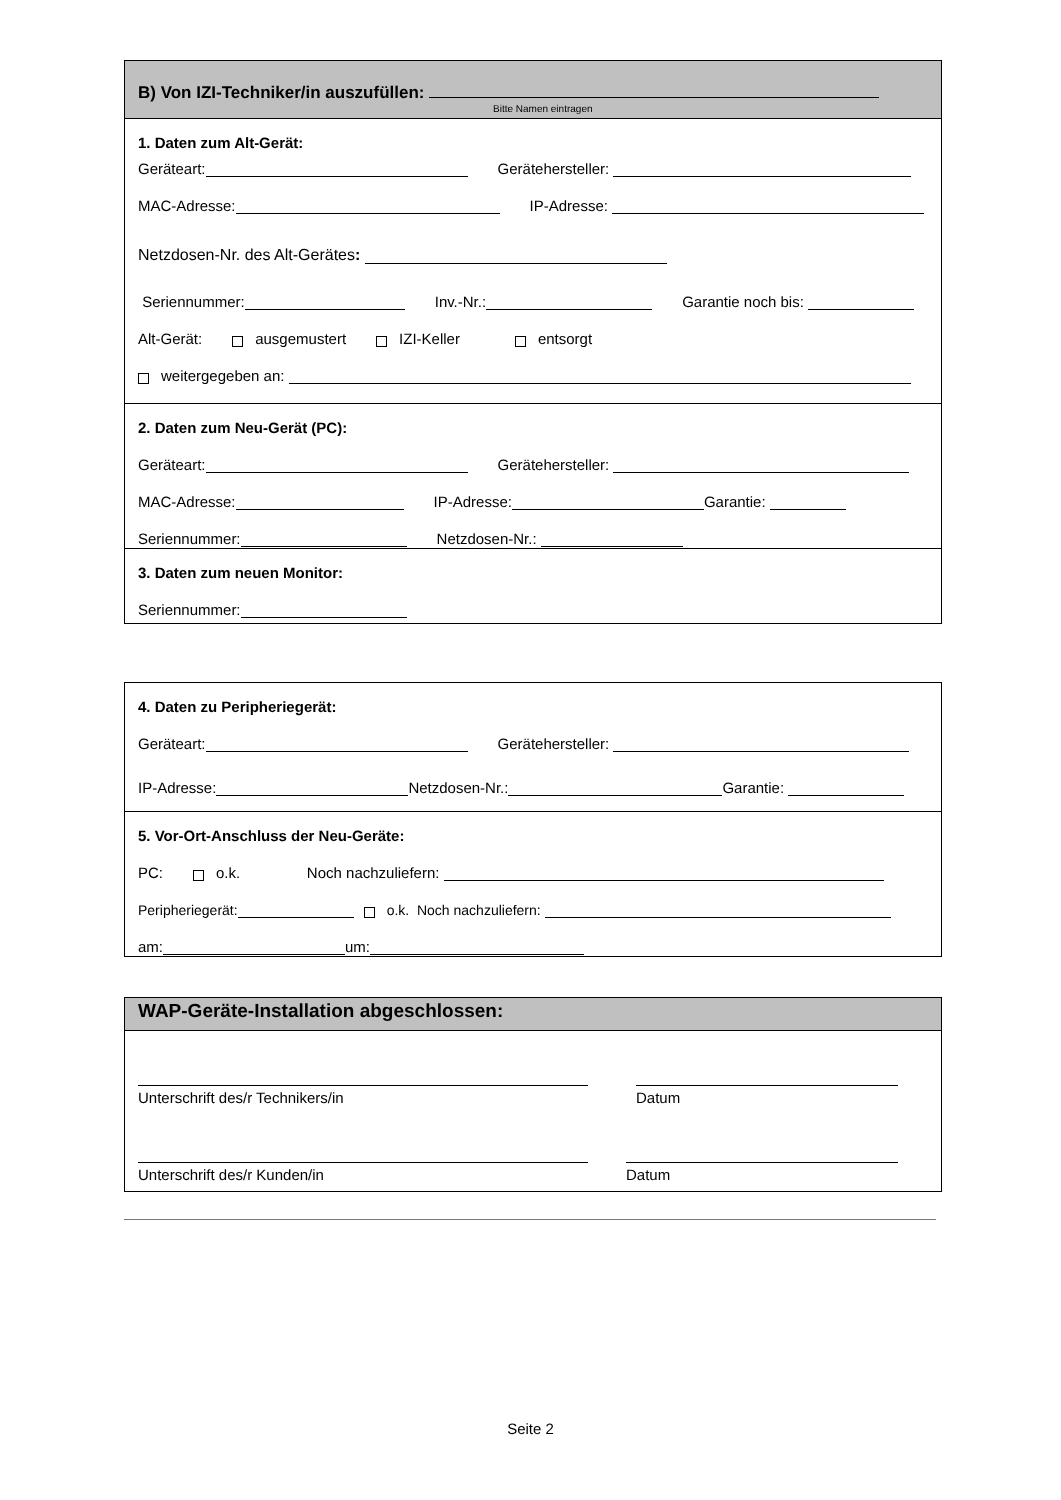B) Von IZI-Techniker/in auszufüllen:
Bitte Namen eintragen
1. Daten zum Alt-Gerät:
Geräteart: Gerätehersteller:
MAC-Adresse: IP-Adresse:
Netzdosen-Nr. des Alt-Gerätes:
Seriennummer: Inv.-Nr.: Garantie noch bis:
Alt-Gerät: ausgemustert IZI-Keller entsorgt
weitergegeben an:
2. Daten zum Neu-Gerät (PC):
Geräteart: Gerätehersteller:
MAC-Adresse: IP-Adresse: Garantie:
Seriennummer: Netzdosen-Nr.:
3. Daten zum neuen Monitor:
Seriennummer:
4. Daten zu Peripheriegerät:
Geräteart: Gerätehersteller:
IP-Adresse: Netzdosen-Nr.: Garantie:
5. Vor-Ort-Anschluss der Neu-Geräte:
PC: o.k. Noch nachzuliefern:
Peripheriegerät: o.k. Noch nachzuliefern:
am: um:
WAP-Geräte-Installation abgeschlossen:
Unterschrift des/r Technikers/in Datum
Unterschrift des/r Kunden/in Datum
Seite 2